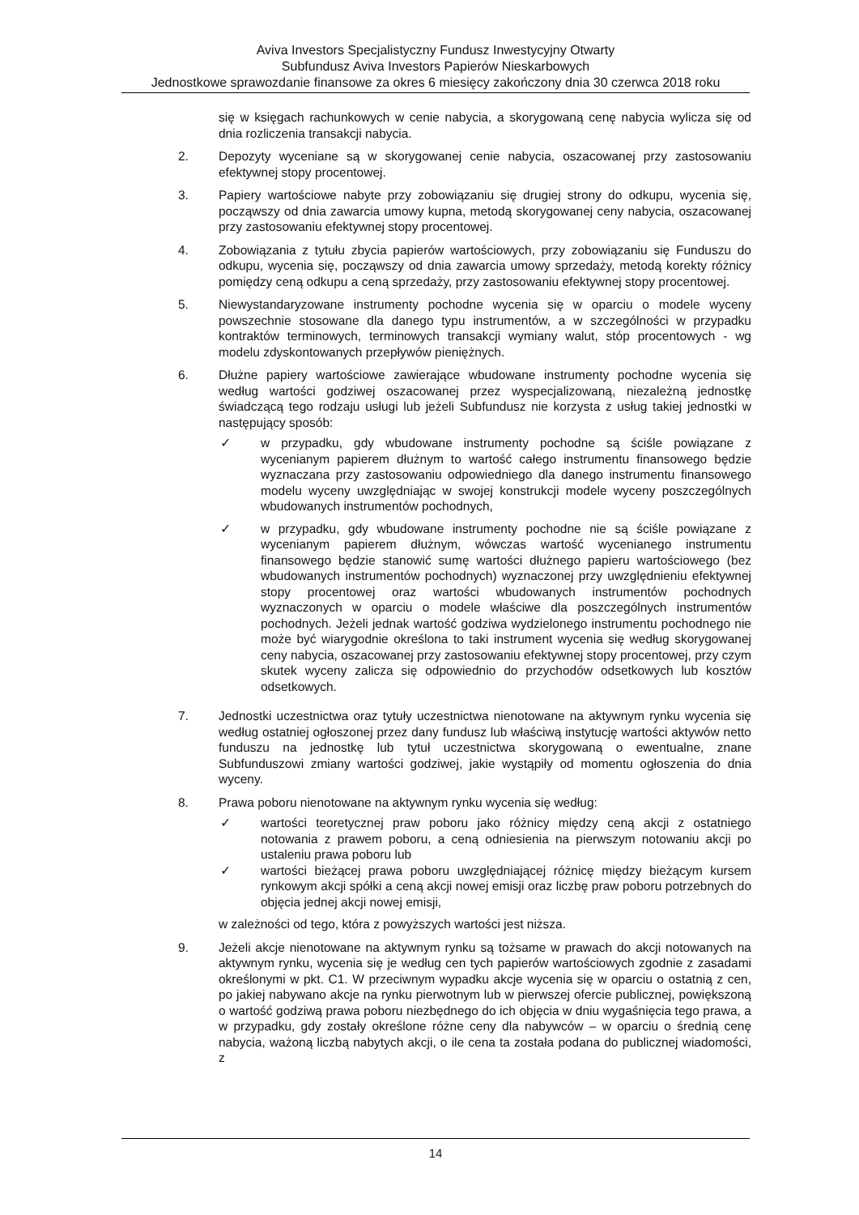Aviva Investors Specjalistyczny Fundusz Inwestycyjny Otwarty
Subfundusz Aviva Investors Papierów Nieskarbowych
Jednostkowe sprawozdanie finansowe za okres 6 miesięcy zakończony dnia 30 czerwca 2018 roku
się w księgach rachunkowych w cenie nabycia, a skorygowaną cenę nabycia wylicza się od dnia rozliczenia transakcji nabycia.
2. Depozyty wyceniane są w skorygowanej cenie nabycia, oszacowanej przy zastosowaniu efektywnej stopy procentowej.
3. Papiery wartościowe nabyte przy zobowiązaniu się drugiej strony do odkupu, wycenia się, począwszy od dnia zawarcia umowy kupna, metodą skorygowanej ceny nabycia, oszacowanej przy zastosowaniu efektywnej stopy procentowej.
4. Zobowiązania z tytułu zbycia papierów wartościowych, przy zobowiązaniu się Funduszu do odkupu, wycenia się, począwszy od dnia zawarcia umowy sprzedaży, metodą korekty różnicy pomiędzy ceną odkupu a ceną sprzedaży, przy zastosowaniu efektywnej stopy procentowej.
5. Niewystandaryzowane instrumenty pochodne wycenia się w oparciu o modele wyceny powszechnie stosowane dla danego typu instrumentów, a w szczególności w przypadku kontraktów terminowych, terminowych transakcji wymiany walut, stóp procentowych - wg modelu zdyskontowanych przepływów pieniężnych.
6. Dłużne papiery wartościowe zawierające wbudowane instrumenty pochodne wycenia się według wartości godziwej oszacowanej przez wyspecjalizowaną, niezależną jednostkę świadczącą tego rodzaju usługi lub jeżeli Subfundusz nie korzysta z usług takiej jednostki w następujący sposób:
✓ w przypadku, gdy wbudowane instrumenty pochodne są ściśle powiązane z wycenianym papierem dłużnym to wartość całego instrumentu finansowego będzie wyznaczana przy zastosowaniu odpowiedniego dla danego instrumentu finansowego modelu wyceny uwzględniając w swojej konstrukcji modele wyceny poszczególnych wbudowanych instrumentów pochodnych,
✓ w przypadku, gdy wbudowane instrumenty pochodne nie są ściśle powiązane z wycenianym papierem dłużnym, wówczas wartość wycenianego instrumentu finansowego będzie stanowić sumę wartości dłużnego papieru wartościowego (bez wbudowanych instrumentów pochodnych) wyznaczonej przy uwzględnieniu efektywnej stopy procentowej oraz wartości wbudowanych instrumentów pochodnych wyznaczonych w oparciu o modele właściwe dla poszczególnych instrumentów pochodnych. Jeżeli jednak wartość godziwa wydzielonego instrumentu pochodnego nie może być wiarygodnie określona to taki instrument wycenia się według skorygowanej ceny nabycia, oszacowanej przy zastosowaniu efektywnej stopy procentowej, przy czym skutek wyceny zalicza się odpowiednio do przychodów odsetkowych lub kosztów odsetkowych.
7. Jednostki uczestnictwa oraz tytuły uczestnictwa nienotowane na aktywnym rynku wycenia się według ostatniej ogłoszonej przez dany fundusz lub właściwą instytucję wartości aktywów netto funduszu na jednostkę lub tytuł uczestnictwa skorygowaną o ewentualne, znane Subfunduszowi zmiany wartości godziwej, jakie wystąpiły od momentu ogłoszenia do dnia wyceny.
8. Prawa poboru nienotowane na aktywnym rynku wycenia się według:
✓ wartości teoretycznej praw poboru jako różnicy między ceną akcji z ostatniego notowania z prawem poboru, a ceną odniesienia na pierwszym notowaniu akcji po ustaleniu prawa poboru lub
✓ wartości bieżącej prawa poboru uwzględniającej różnicę między bieżącym kursem rynkowym akcji spółki a ceną akcji nowej emisji oraz liczbę praw poboru potrzebnych do objęcia jednej akcji nowej emisji,
w zależności od tego, która z powyższych wartości jest niższa.
9. Jeżeli akcje nienotowane na aktywnym rynku są tożsame w prawach do akcji notowanych na aktywnym rynku, wycenia się je według cen tych papierów wartościowych zgodnie z zasadami określonymi w pkt. C1. W przeciwnym wypadku akcje wycenia się w oparciu o ostatnią z cen, po jakiej nabywano akcje na rynku pierwotnym lub w pierwszej ofercie publicznej, powiększoną o wartość godziwą prawa poboru niezbędnego do ich objęcia w dniu wygaśnięcia tego prawa, a w przypadku, gdy zostały określone różne ceny dla nabywców – w oparciu o średnią cenę nabycia, ważoną liczbą nabytych akcji, o ile cena ta została podana do publicznej wiadomości, z
14